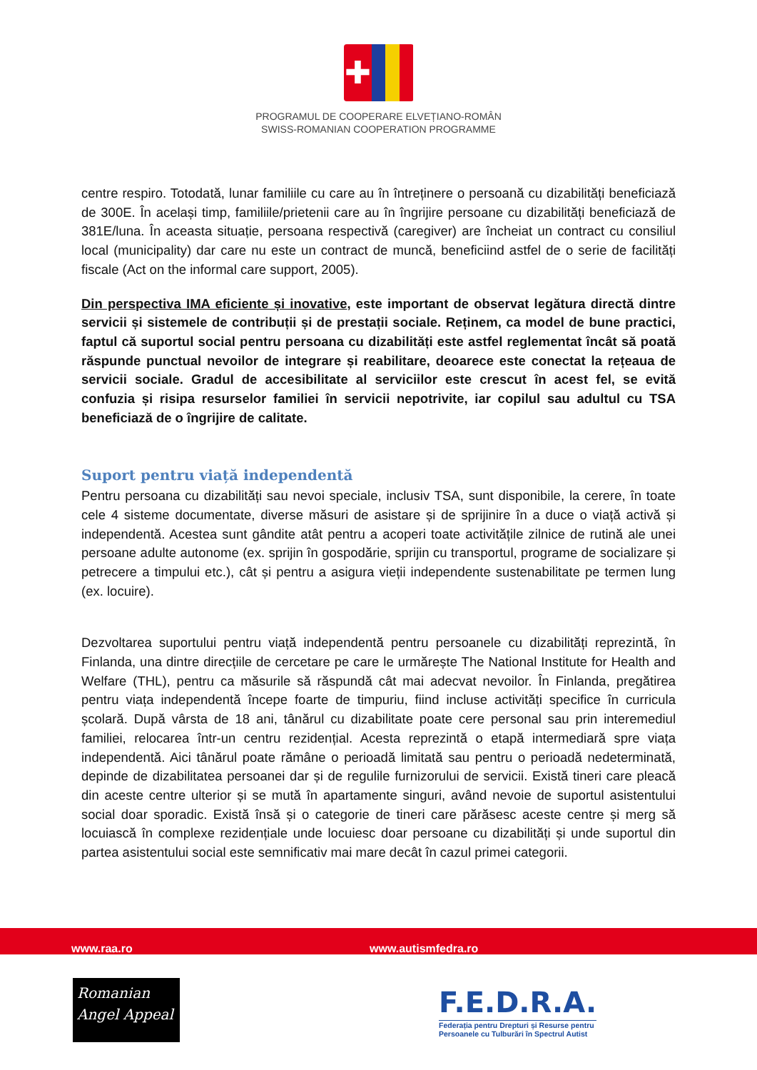✚
PROGRAMUL DE COOPERARE ELVEȚIANO-ROMÂN
SWISS-ROMANIAN COOPERATION PROGRAMME
centre respiro. Totodată, lunar familiile cu care au în întreținere o persoană cu dizabilități beneficiază de 300E. În același timp, familiile/prietenii care au în îngrijire persoane cu dizabilități beneficiază de 381E/luna. În aceasta situație, persoana respectivă (caregiver) are încheiat un contract cu consiliul local (municipality) dar care nu este un contract de muncă, beneficiind astfel de o serie de facilități fiscale (Act on the informal care support, 2005).
Din perspectiva IMA eficiente și inovative, este important de observat legătura directă dintre servicii și sistemele de contribuții și de prestații sociale. Reținem, ca model de bune practici, faptul că suportul social pentru persoana cu dizabilități este astfel reglementat încât să poată răspunde punctual nevoilor de integrare și reabilitare, deoarece este conectat la rețeaua de servicii sociale. Gradul de accesibilitate al serviciilor este crescut în acest fel, se evită confuzia și risipa resurselor familiei în servicii nepotrivite, iar copilul sau adultul cu TSA beneficiază de o îngrijire de calitate.
Suport pentru viață independentă
Pentru persoana cu dizabilități sau nevoi speciale, inclusiv TSA, sunt disponibile, la cerere, în toate cele 4 sisteme documentate, diverse măsuri de asistare și de sprijinire în a duce o viață activă și independentă. Acestea sunt gândite atât pentru a acoperi toate activitățile zilnice de rutină ale unei persoane adulte autonome (ex. sprijin în gospodărie, sprijin cu transportul, programe de socializare și petrecere a timpului etc.), cât și pentru a asigura vieții independente sustenabilitate pe termen lung (ex. locuire).
Dezvoltarea suportului pentru viață independentă pentru persoanele cu dizabilități reprezintă, în Finlanda, una dintre direcțiile de cercetare pe care le urmărește The National Institute for Health and Welfare (THL), pentru ca măsurile să răspundă cât mai adecvat nevoilor. În Finlanda, pregătirea pentru viața independentă începe foarte de timpuriu, fiind incluse activități specifice în curricula școlară. După vârsta de 18 ani, tânărul cu dizabilitate poate cere personal sau prin interemediul familiei, relocarea într-un centru rezidențial. Acesta reprezintă o etapă intermediară spre viața independentă. Aici tânărul poate rămâne o perioadă limitată sau pentru o perioadă nedeterminată, depinde de dizabilitatea persoanei dar și de regulile furnizorului de servicii. Există tineri care pleacă din aceste centre ulterior și se mută în apartamente singuri, având nevoie de suportul asistentului social doar sporadic. Există însă și o categorie de tineri care părăsesc aceste centre și merg să locuiască în complexe rezidențiale unde locuiesc doar persoane cu dizabilități și unde suportul din partea asistentului social este semnificativ mai mare decât în cazul primei categorii.
www.raa.ro www.autismfedra.ro
Romanian
Angel Appeal
F.E.D.R.A.
Federația pentru Drepturi și Resurse pentru
Persoanele cu Tulburări în Spectrul Autist